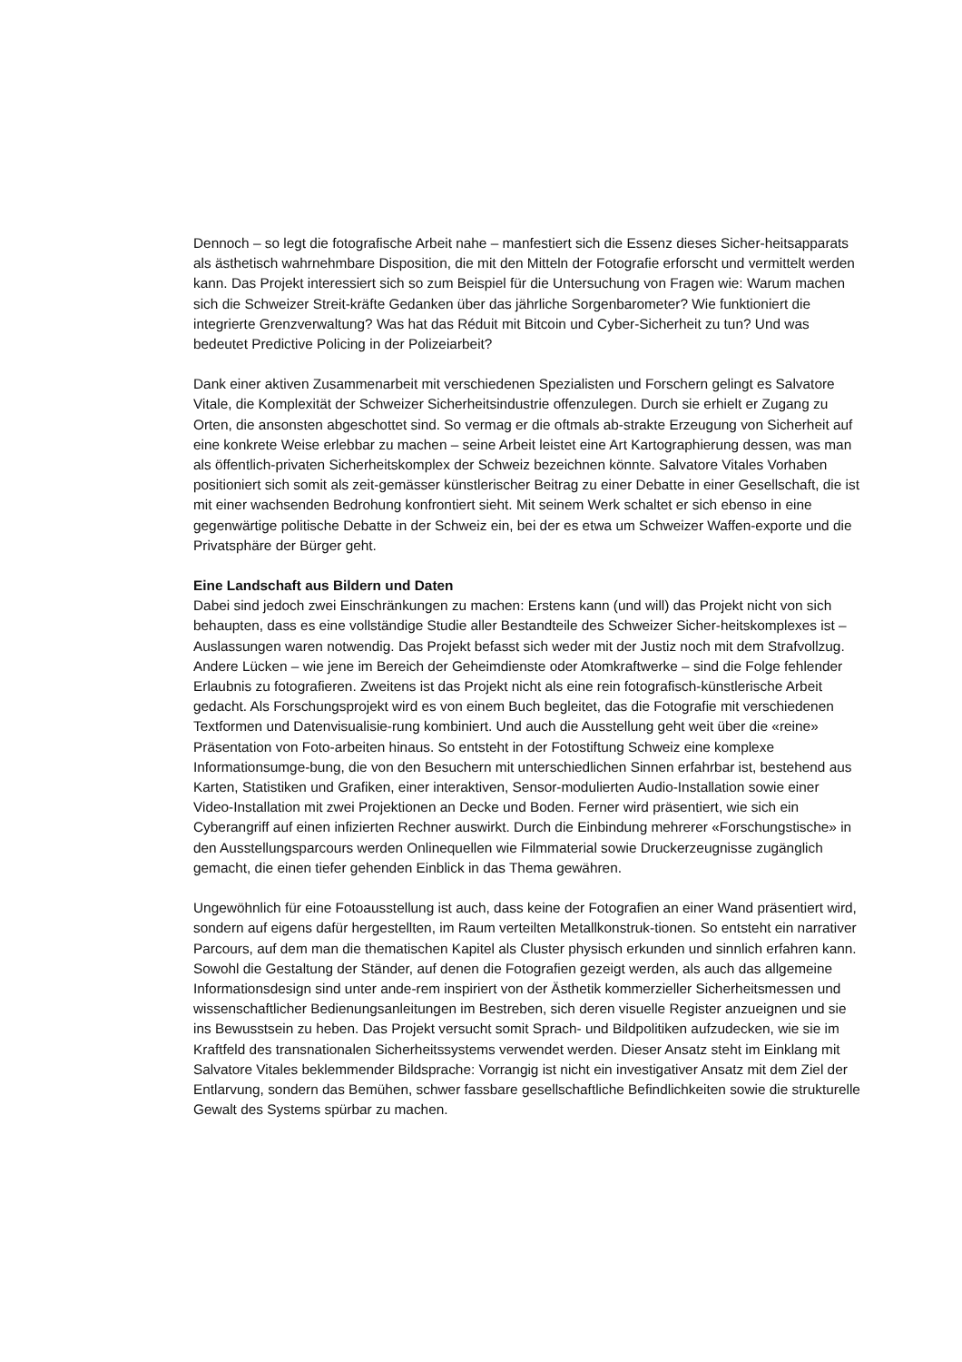Dennoch – so legt die fotografische Arbeit nahe – manfestiert sich die Essenz dieses Sicher-heitsapparats als ästhetisch wahrnehmbare Disposition, die mit den Mitteln der Fotografie erforscht und vermittelt werden kann. Das Projekt interessiert sich so zum Beispiel für die Untersuchung von Fragen wie: Warum machen sich die Schweizer Streit-kräfte Gedanken über das jährliche Sorgenbarometer? Wie funktioniert die integrierte Grenzverwaltung? Was hat das Réduit mit Bitcoin und Cyber-Sicherheit zu tun? Und was bedeutet Predictive Policing in der Polizeiarbeit?
Dank einer aktiven Zusammenarbeit mit verschiedenen Spezialisten und Forschern gelingt es Salvatore Vitale, die Komplexität der Schweizer Sicherheitsindustrie offenzulegen. Durch sie erhielt er Zugang zu Orten, die ansonsten abgeschottet sind. So vermag er die oftmals ab-strakte Erzeugung von Sicherheit auf eine konkrete Weise erlebbar zu machen – seine Arbeit leistet eine Art Kartographierung dessen, was man als öffentlich-privaten Sicherheitskomplex der Schweiz bezeichnen könnte. Salvatore Vitales Vorhaben positioniert sich somit als zeit-gemässer künstlerischer Beitrag zu einer Debatte in einer Gesellschaft, die ist mit einer wachsenden Bedrohung konfrontiert sieht. Mit seinem Werk schaltet er sich ebenso in eine gegenwärtige politische Debatte in der Schweiz ein, bei der es etwa um Schweizer Waffen-exporte und die Privatsphäre der Bürger geht.
Eine Landschaft aus Bildern und Daten
Dabei sind jedoch zwei Einschränkungen zu machen: Erstens kann (und will) das Projekt nicht von sich behaupten, dass es eine vollständige Studie aller Bestandteile des Schweizer Sicher-heitskomplexes ist – Auslassungen waren notwendig. Das Projekt befasst sich weder mit der Justiz noch mit dem Strafvollzug. Andere Lücken – wie jene im Bereich der Geheimdienste oder Atomkraftwerke – sind die Folge fehlender Erlaubnis zu fotografieren. Zweitens ist das Projekt nicht als eine rein fotografisch-künstlerische Arbeit gedacht. Als Forschungsprojekt wird es von einem Buch begleitet, das die Fotografie mit verschiedenen Textformen und Datenvisualisie-rung kombiniert. Und auch die Ausstellung geht weit über die «reine» Präsentation von Foto-arbeiten hinaus. So entsteht in der Fotostiftung Schweiz eine komplexe Informationsumge-bung, die von den Besuchern mit unterschiedlichen Sinnen erfahrbar ist, bestehend aus Karten, Statistiken und Grafiken, einer interaktiven, Sensor-modulierten Audio-Installation sowie einer Video-Installation mit zwei Projektionen an Decke und Boden. Ferner wird präsentiert, wie sich ein Cyberangriff auf einen infizierten Rechner auswirkt. Durch die Einbindung mehrerer «Forschungstische» in den Ausstellungsparcours werden Onlinequellen wie Filmmaterial sowie Druckerzeugnisse zugänglich gemacht, die einen tiefer gehenden Einblick in das Thema gewähren.
Ungewöhnlich für eine Fotoausstellung ist auch, dass keine der Fotografien an einer Wand präsentiert wird, sondern auf eigens dafür hergestellten, im Raum verteilten Metallkonstruk-tionen. So entsteht ein narrativer Parcours, auf dem man die thematischen Kapitel als Cluster physisch erkunden und sinnlich erfahren kann. Sowohl die Gestaltung der Ständer, auf denen die Fotografien gezeigt werden, als auch das allgemeine Informationsdesign sind unter ande-rem inspiriert von der Ästhetik kommerzieller Sicherheitsmessen und wissenschaftlicher Bedienungsanleitungen im Bestreben, sich deren visuelle Register anzueignen und sie ins Bewusstsein zu heben. Das Projekt versucht somit Sprach- und Bildpolitiken aufzudecken, wie sie im Kraftfeld des transnationalen Sicherheitssystems verwendet werden. Dieser Ansatz steht im Einklang mit Salvatore Vitales beklemmender Bildsprache: Vorrangig ist nicht ein investigativer Ansatz mit dem Ziel der Entlarvung, sondern das Bemühen, schwer fassbare gesellschaftliche Befindlichkeiten sowie die strukturelle Gewalt des Systems spürbar zu machen.